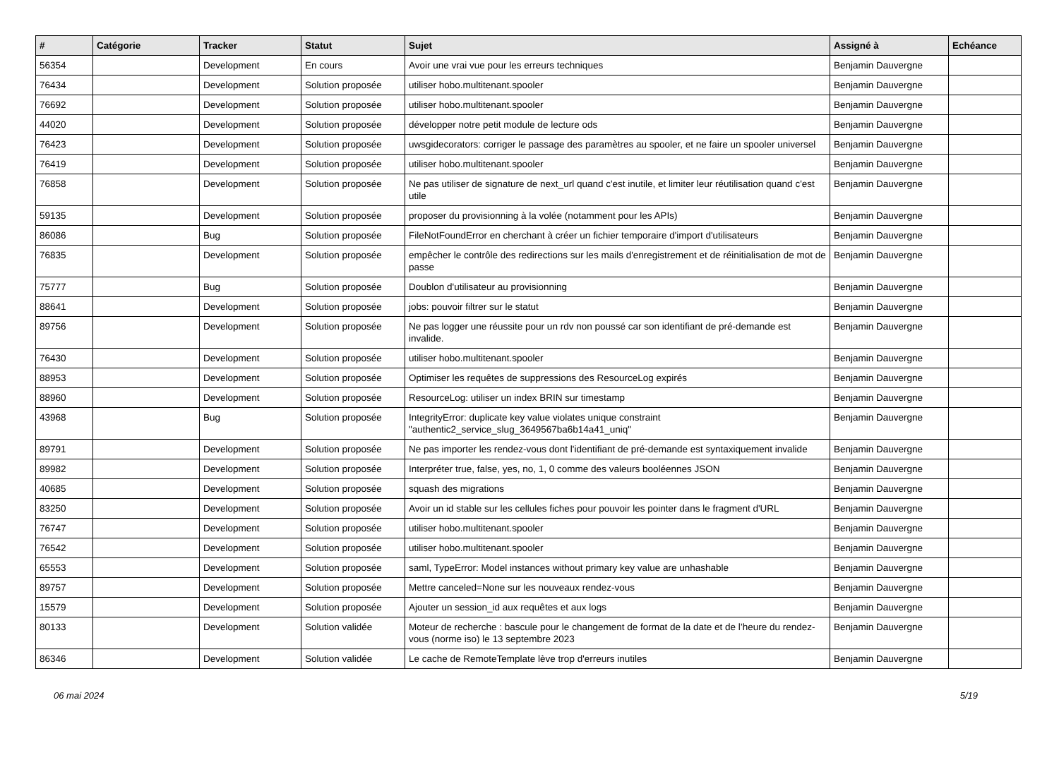| # | Catégorie | Tracker | Statut | Sujet | Assigné à | Echéance |
| --- | --- | --- | --- | --- | --- | --- |
| 56354 | | Development | En cours | Avoir une vrai vue pour les erreurs techniques | Benjamin Dauvergne | |
| 76434 | | Development | Solution proposée | utiliser hobo.multitenant.spooler | Benjamin Dauvergne | |
| 76692 | | Development | Solution proposée | utiliser hobo.multitenant.spooler | Benjamin Dauvergne | |
| 44020 | | Development | Solution proposée | développer notre petit module de lecture ods | Benjamin Dauvergne | |
| 76423 | | Development | Solution proposée | uwsgidecorators: corriger le passage des paramètres au spooler, et ne faire un spooler universel | Benjamin Dauvergne | |
| 76419 | | Development | Solution proposée | utiliser hobo.multitenant.spooler | Benjamin Dauvergne | |
| 76858 | | Development | Solution proposée | Ne pas utiliser de signature de next_url quand c'est inutile, et limiter leur réutilisation quand c'est utile | Benjamin Dauvergne | |
| 59135 | | Development | Solution proposée | proposer du provisionning à la volée (notamment pour les APIs) | Benjamin Dauvergne | |
| 86086 | | Bug | Solution proposée | FileNotFoundError en cherchant à créer un fichier temporaire d'import d'utilisateurs | Benjamin Dauvergne | |
| 76835 | | Development | Solution proposée | empêcher le contrôle des redirections sur les mails d'enregistrement et de réinitialisation de mot de passe | Benjamin Dauvergne | |
| 75777 | | Bug | Solution proposée | Doublon d'utilisateur au provisionning | Benjamin Dauvergne | |
| 88641 | | Development | Solution proposée | jobs: pouvoir filtrer sur le statut | Benjamin Dauvergne | |
| 89756 | | Development | Solution proposée | Ne pas logger une réussite pour un rdv non poussé car son identifiant de pré-demande est invalide. | Benjamin Dauvergne | |
| 76430 | | Development | Solution proposée | utiliser hobo.multitenant.spooler | Benjamin Dauvergne | |
| 88953 | | Development | Solution proposée | Optimiser les requêtes de suppressions des ResourceLog expirés | Benjamin Dauvergne | |
| 88960 | | Development | Solution proposée | ResourceLog: utiliser un index BRIN sur timestamp | Benjamin Dauvergne | |
| 43968 | | Bug | Solution proposée | IntegrityError: duplicate key value violates unique constraint "authentic2_service_slug_3649567ba6b14a41_uniq" | Benjamin Dauvergne | |
| 89791 | | Development | Solution proposée | Ne pas importer les rendez-vous dont l'identifiant de pré-demande est syntaxiquement invalide | Benjamin Dauvergne | |
| 89982 | | Development | Solution proposée | Interpréter true, false, yes, no, 1, 0 comme des valeurs booléennes JSON | Benjamin Dauvergne | |
| 40685 | | Development | Solution proposée | squash des migrations | Benjamin Dauvergne | |
| 83250 | | Development | Solution proposée | Avoir un id stable sur les cellules fiches pour pouvoir les pointer dans le fragment d'URL | Benjamin Dauvergne | |
| 76747 | | Development | Solution proposée | utiliser hobo.multitenant.spooler | Benjamin Dauvergne | |
| 76542 | | Development | Solution proposée | utiliser hobo.multitenant.spooler | Benjamin Dauvergne | |
| 65553 | | Development | Solution proposée | saml, TypeError: Model instances without primary key value are unhashable | Benjamin Dauvergne | |
| 89757 | | Development | Solution proposée | Mettre canceled=None sur les nouveaux rendez-vous | Benjamin Dauvergne | |
| 15579 | | Development | Solution proposée | Ajouter un session_id aux requêtes et aux logs | Benjamin Dauvergne | |
| 80133 | | Development | Solution validée | Moteur de recherche : bascule pour le changement de format de la date et de l’heure du rendez-vous (norme iso) le 13 septembre 2023 | Benjamin Dauvergne | |
| 86346 | | Development | Solution validée | Le cache de RemoteTemplate lève trop d'erreurs inutiles | Benjamin Dauvergne | |
06 mai 2024 5/19